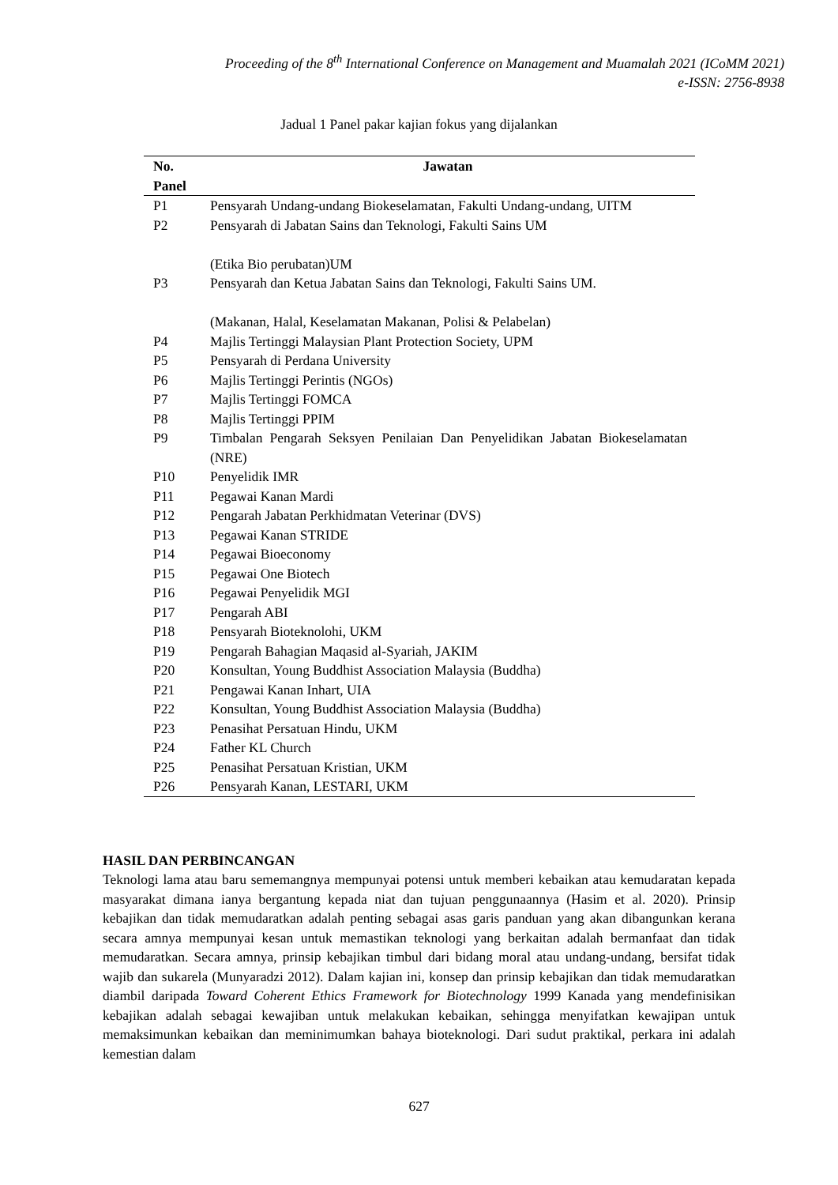Proceeding of the 8<sup>th</sup> International Conference on Management and Muamalah 2021 (ICoMM 2021)
e-ISSN: 2756-8938
Jadual 1 Panel pakar kajian fokus yang dijalankan
| No. Panel | Jawatan |
| --- | --- |
| P1 | Pensyarah Undang-undang Biokeselamatan, Fakulti Undang-undang, UITM |
| P2 | Pensyarah di Jabatan Sains dan Teknologi, Fakulti Sains UM (Etika Bio perubatan)UM |
| P3 | Pensyarah dan Ketua Jabatan Sains dan Teknologi, Fakulti Sains UM. (Makanan, Halal, Keselamatan Makanan, Polisi & Pelabelan) |
| P4 | Majlis Tertinggi Malaysian Plant Protection Society, UPM |
| P5 | Pensyarah di Perdana University |
| P6 | Majlis Tertinggi Perintis (NGOs) |
| P7 | Majlis Tertinggi FOMCA |
| P8 | Majlis Tertinggi PPIM |
| P9 | Timbalan Pengarah Seksyen Penilaian Dan Penyelidikan Jabatan Biokeselamatan (NRE) |
| P10 | Penyelidik IMR |
| P11 | Pegawai Kanan Mardi |
| P12 | Pengarah Jabatan Perkhidmatan Veterinar (DVS) |
| P13 | Pegawai Kanan STRIDE |
| P14 | Pegawai Bioeconomy |
| P15 | Pegawai One Biotech |
| P16 | Pegawai Penyelidik MGI |
| P17 | Pengarah ABI |
| P18 | Pensyarah Bioteknolohi, UKM |
| P19 | Pengarah Bahagian Maqasid al-Syariah, JAKIM |
| P20 | Konsultan, Young Buddhist Association Malaysia (Buddha) |
| P21 | Pengawai Kanan Inhart, UIA |
| P22 | Konsultan, Young Buddhist Association Malaysia (Buddha) |
| P23 | Penasihat Persatuan Hindu, UKM |
| P24 | Father KL Church |
| P25 | Penasihat Persatuan Kristian, UKM |
| P26 | Pensyarah Kanan, LESTARI, UKM |
HASIL DAN PERBINCANGAN
Teknologi lama atau baru sememangnya mempunyai potensi untuk memberi kebaikan atau kemudaratan kepada masyarakat dimana ianya bergantung kepada niat dan tujuan penggunaannya (Hasim et al. 2020). Prinsip kebajikan dan tidak memudaratkan adalah penting sebagai asas garis panduan yang akan dibangunkan kerana secara amnya mempunyai kesan untuk memastikan teknologi yang berkaitan adalah bermanfaat dan tidak memudaratkan. Secara amnya, prinsip kebajikan timbul dari bidang moral atau undang-undang, bersifat tidak wajib dan sukarela (Munyaradzi 2012). Dalam kajian ini, konsep dan prinsip kebajikan dan tidak memudaratkan diambil daripada Toward Coherent Ethics Framework for Biotechnology 1999 Kanada yang mendefinisikan kebajikan adalah sebagai kewajiban untuk melakukan kebaikan, sehingga menyifatkan kewajipan untuk memaksimunkan kebaikan dan meminimumkan bahaya bioteknologi. Dari sudut praktikal, perkara ini adalah kemestian dalam
627